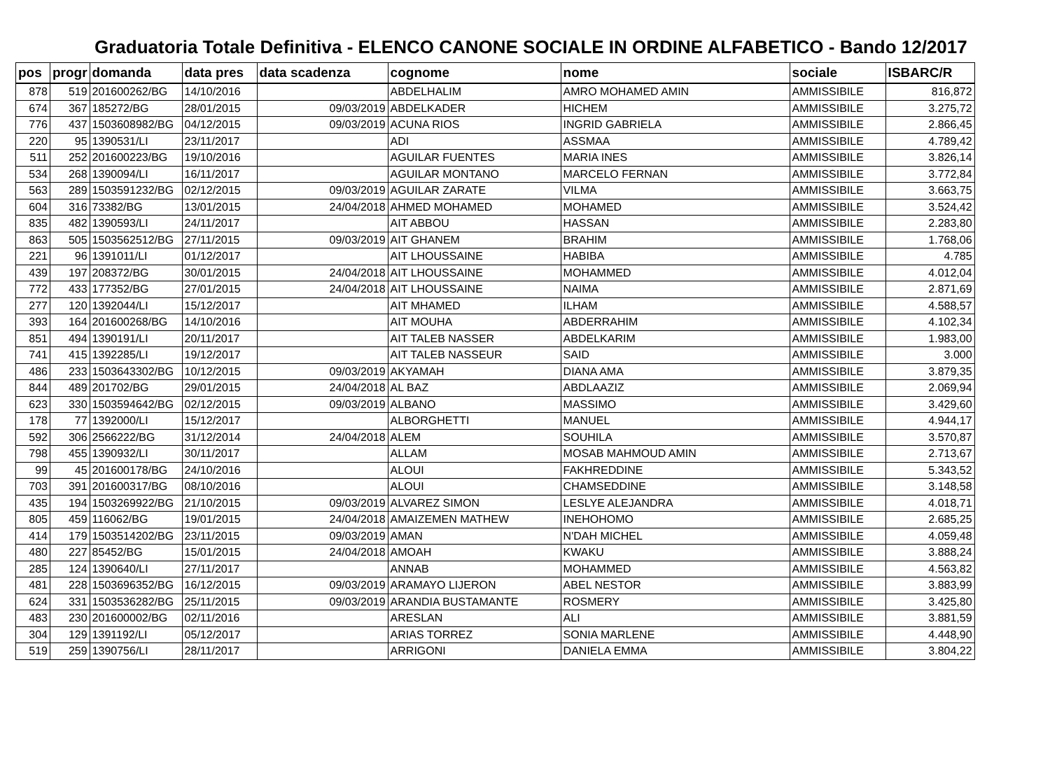Graduatoria Totale Definitiva - ELENCO CANONE SOCIALE IN ORDINE ALFABETICO - Bando 12/2017
| pos | progr | domanda | data pres | data scadenza | cognome | nome | sociale | ISBARC/R |
| --- | --- | --- | --- | --- | --- | --- | --- | --- |
| 878 | 519 | 201600262/BG | 14/10/2016 | | ABDELHALIM | AMRO MOHAMED AMIN | AMMISSIBILE | 816,872 |
| 674 | 367 | 185272/BG | 28/01/2015 | 09/03/2019 | ABDELKADER | HICHEM | AMMISSIBILE | 3.275,72 |
| 776 | 437 | 1503608982/BG | 04/12/2015 | 09/03/2019 | ACUNA RIOS | INGRID GABRIELA | AMMISSIBILE | 2.866,45 |
| 220 | 95 | 1390531/LI | 23/11/2017 | | ADI | ASSMAA | AMMISSIBILE | 4.789,42 |
| 511 | 252 | 201600223/BG | 19/10/2016 | | AGUILAR FUENTES | MARIA INES | AMMISSIBILE | 3.826,14 |
| 534 | 268 | 1390094/LI | 16/11/2017 | | AGUILAR MONTANO | MARCELO FERNAN | AMMISSIBILE | 3.772,84 |
| 563 | 289 | 1503591232/BG | 02/12/2015 | 09/03/2019 | AGUILAR ZARATE | VILMA | AMMISSIBILE | 3.663,75 |
| 604 | 316 | 73382/BG | 13/01/2015 | 24/04/2018 | AHMED MOHAMED | MOHAMED | AMMISSIBILE | 3.524,42 |
| 835 | 482 | 1390593/LI | 24/11/2017 | | AIT ABBOU | HASSAN | AMMISSIBILE | 2.283,80 |
| 863 | 505 | 1503562512/BG | 27/11/2015 | 09/03/2019 | AIT GHANEM | BRAHIM | AMMISSIBILE | 1.768,06 |
| 221 | 96 | 1391011/LI | 01/12/2017 | | AIT LHOUSSAINE | HABIBA | AMMISSIBILE | 4.785 |
| 439 | 197 | 208372/BG | 30/01/2015 | 24/04/2018 | AIT LHOUSSAINE | MOHAMMED | AMMISSIBILE | 4.012,04 |
| 772 | 433 | 177352/BG | 27/01/2015 | 24/04/2018 | AIT LHOUSSAINE | NAIMA | AMMISSIBILE | 2.871,69 |
| 277 | 120 | 1392044/LI | 15/12/2017 | | AIT MHAMED | ILHAM | AMMISSIBILE | 4.588,57 |
| 393 | 164 | 201600268/BG | 14/10/2016 | | AIT MOUHA | ABDERRAHIM | AMMISSIBILE | 4.102,34 |
| 851 | 494 | 1390191/LI | 20/11/2017 | | AIT TALEB NASSER | ABDELKARIM | AMMISSIBILE | 1.983,00 |
| 741 | 415 | 1392285/LI | 19/12/2017 | | AIT TALEB NASSEUR | SAID | AMMISSIBILE | 3.000 |
| 486 | 233 | 1503643302/BG | 10/12/2015 | 09/03/2019 | AKYAMAH | DIANA AMA | AMMISSIBILE | 3.879,35 |
| 844 | 489 | 201702/BG | 29/01/2015 | 24/04/2018 | AL BAZ | ABDLAAZIZ | AMMISSIBILE | 2.069,94 |
| 623 | 330 | 1503594642/BG | 02/12/2015 | 09/03/2019 | ALBANO | MASSIMO | AMMISSIBILE | 3.429,60 |
| 178 | 77 | 1392000/LI | 15/12/2017 | | ALBORGHETTI | MANUEL | AMMISSIBILE | 4.944,17 |
| 592 | 306 | 2566222/BG | 31/12/2014 | 24/04/2018 | ALEM | SOUHILA | AMMISSIBILE | 3.570,87 |
| 798 | 455 | 1390932/LI | 30/11/2017 | | ALLAM | MOSAB MAHMOUD AMIN | AMMISSIBILE | 2.713,67 |
| 99 | 45 | 201600178/BG | 24/10/2016 | | ALOUI | FAKHREDDINE | AMMISSIBILE | 5.343,52 |
| 703 | 391 | 201600317/BG | 08/10/2016 | | ALOUI | CHAMSEDDINE | AMMISSIBILE | 3.148,58 |
| 435 | 194 | 1503269922/BG | 21/10/2015 | 09/03/2019 | ALVAREZ SIMON | LESLYE ALEJANDRA | AMMISSIBILE | 4.018,71 |
| 805 | 459 | 116062/BG | 19/01/2015 | 24/04/2018 | AMAIZEMEN MATHEW | INEHOHOMO | AMMISSIBILE | 2.685,25 |
| 414 | 179 | 1503514202/BG | 23/11/2015 | 09/03/2019 | AMAN | N'DAH MICHEL | AMMISSIBILE | 4.059,48 |
| 480 | 227 | 85452/BG | 15/01/2015 | 24/04/2018 | AMOAH | KWAKU | AMMISSIBILE | 3.888,24 |
| 285 | 124 | 1390640/LI | 27/11/2017 | | ANNAB | MOHAMMED | AMMISSIBILE | 4.563,82 |
| 481 | 228 | 1503696352/BG | 16/12/2015 | 09/03/2019 | ARAMAYO LIJERON | ABEL NESTOR | AMMISSIBILE | 3.883,99 |
| 624 | 331 | 1503536282/BG | 25/11/2015 | 09/03/2019 | ARANDIA BUSTAMANTE | ROSMERY | AMMISSIBILE | 3.425,80 |
| 483 | 230 | 201600002/BG | 02/11/2016 | | ARESLAN | ALI | AMMISSIBILE | 3.881,59 |
| 304 | 129 | 1391192/LI | 05/12/2017 | | ARIAS TORREZ | SONIA MARLENE | AMMISSIBILE | 4.448,90 |
| 519 | 259 | 1390756/LI | 28/11/2017 | | ARRIGONI | DANIELA EMMA | AMMISSIBILE | 3.804,22 |